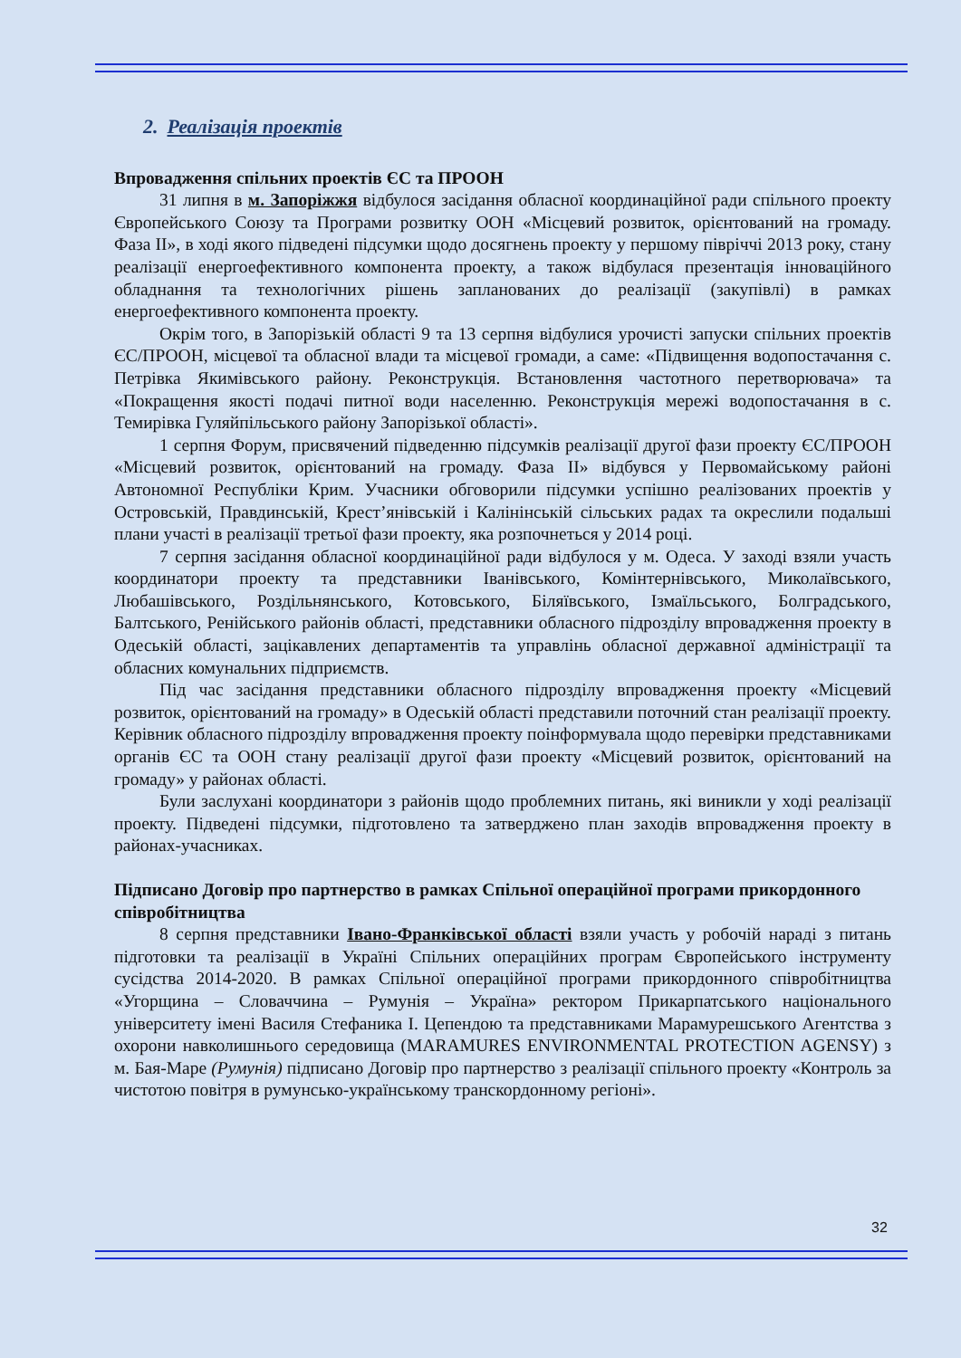2. Реалізація проектів
Впровадження спільних проектів ЄС та ПРООН
31 липня в м. Запоріжжя відбулося засідання обласної координаційної ради спільного проекту Європейського Союзу та Програми розвитку ООН «Місцевий розвиток, орієнтований на громаду. Фаза ІІ», в ході якого підведені підсумки щодо досягнень проекту у першому півріччі 2013 року, стану реалізації енергоефективного компонента проекту, а також відбулася презентація інноваційного обладнання та технологічних рішень запланованих до реалізації (закупівлі) в рамках енергоефективного компонента проекту.
Окрім того, в Запорізькій області 9 та 13 серпня відбулися урочисті запуски спільних проектів ЄС/ПРООН, місцевої та обласної влади та місцевої громади, а саме: «Підвищення водопостачання с. Петрівка Якимівського району. Реконструкція. Встановлення частотного перетворювача» та «Покращення якості подачі питної води населенню. Реконструкція мережі водопостачання в с. Темирівка Гуляйпільського району Запорізької області».
1 серпня Форум, присвячений підведенню підсумків реалізації другої фази проекту ЄС/ПРООН «Місцевий розвиток, орієнтований на громаду. Фаза ІІ» відбувся у Первомайському районі Автономної Республіки Крим. Учасники обговорили підсумки успішно реалізованих проектів у Островській, Правдинській, Крест’янівській і Калінінській сільських радах та окреслили подальші плани участі в реалізації третьої фази проекту, яка розпочнеться у 2014 році.
7 серпня засідання обласної координаційної ради відбулося у м. Одеса. У заході взяли участь координатори проекту та представники Іванівського, Комінтернівського, Миколаївського, Любашівського, Роздільнянського, Котовського, Біляївського, Ізмаїльського, Болградського, Балтського, Ренійського районів області, представники обласного підрозділу впровадження проекту в Одеській області, зацікавлених департаментів та управлінь обласної державної адміністрації та обласних комунальних підприємств.
Під час засідання представники обласного підрозділу впровадження проекту «Місцевий розвиток, орієнтований на громаду» в Одеській області представили поточний стан реалізації проекту. Керівник обласного підрозділу впровадження проекту поінформувала щодо перевірки представниками органів ЄС та ООН стану реалізації другої фази проекту «Місцевий розвиток, орієнтований на громаду» у районах області.
Були заслухані координатори з районів щодо проблемних питань, які виникли у ході реалізації проекту. Підведені підсумки, підготовлено та затверджено план заходів впровадження проекту в районах-учасниках.
Підписано Договір про партнерство в рамках Спільної операційної програми прикордонного співробітництва
8 серпня представники Івано-Франківської області взяли участь у робочій нараді з питань підготовки та реалізації в Україні Спільних операційних програм Європейського інструменту сусідства 2014-2020. В рамках Спільної операційної програми прикордонного співробітництва «Угорщина – Словаччина – Румунія – Україна» ректором Прикарпатського національного університету імені Василя Стефаника І. Цепендою та представниками Марамурешського Агентства з охорони навколишнього середовища (MARAMURES ENVIRONMENTAL PROTECTION AGENSY) з м. Бая-Маре (Румунія) підписано Договір про партнерство з реалізації спільного проекту «Контроль за чистотою повітря в румунсько-українському транскордонному регіоні».
32